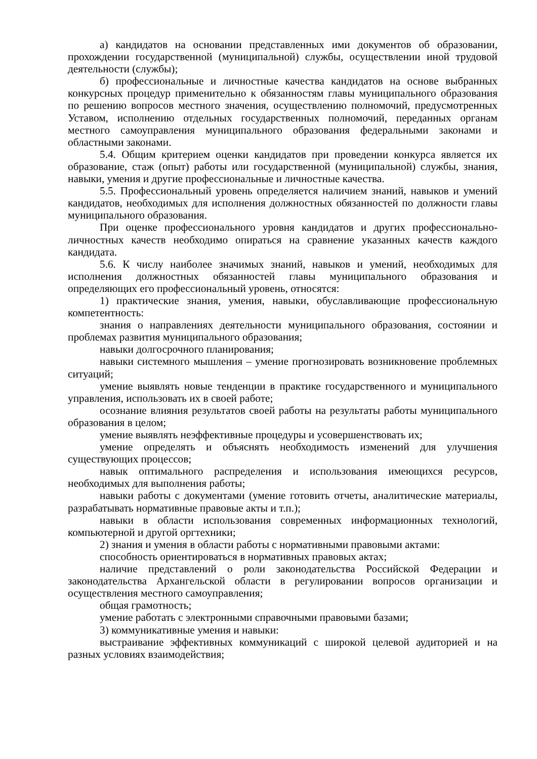а) кандидатов на основании представленных ими документов об образовании, прохождении государственной (муниципальной) службы, осуществлении иной трудовой деятельности (службы);
б) профессиональные и личностные качества кандидатов на основе выбранных конкурсных процедур применительно к обязанностям главы муниципального образования по решению вопросов местного значения, осуществлению полномочий, предусмотренных Уставом, исполнению отдельных государственных полномочий, переданных органам местного самоуправления муниципального образования федеральными законами и областными законами.
5.4. Общим критерием оценки кандидатов при проведении конкурса является их образование, стаж (опыт) работы или государственной (муниципальной) службы, знания, навыки, умения и другие профессиональные и личностные качества.
5.5. Профессиональный уровень определяется наличием знаний, навыков и умений кандидатов, необходимых для исполнения должностных обязанностей по должности главы муниципального образования.
При оценке профессионального уровня кандидатов и других профессионально-личностных качеств необходимо опираться на сравнение указанных качеств каждого кандидата.
5.6. К числу наиболее значимых знаний, навыков и умений, необходимых для исполнения должностных обязанностей главы муниципального образования и определяющих его профессиональный уровень, относятся:
1) практические знания, умения, навыки, обуславливающие профессиональную компетентность:
знания о направлениях деятельности муниципального образования, состоянии и проблемах развития муниципального образования;
навыки долгосрочного планирования;
навыки системного мышления – умение прогнозировать возникновение проблемных ситуаций;
умение выявлять новые тенденции в практике государственного и муниципального управления, использовать их в своей работе;
осознание влияния результатов своей работы на результаты работы муниципального образования в целом;
умение выявлять неэффективные процедуры и усовершенствовать их;
умение определять и объяснять необходимость изменений для улучшения существующих процессов;
навык оптимального распределения и использования имеющихся ресурсов, необходимых для выполнения работы;
навыки работы с документами (умение готовить отчеты, аналитические материалы, разрабатывать нормативные правовые акты и т.п.);
навыки в области использования современных информационных технологий, компьютерной и другой оргтехники;
2) знания и умения в области работы с нормативными правовыми актами:
способность ориентироваться в нормативных правовых актах;
наличие представлений о роли законодательства Российской Федерации и законодательства Архангельской области в регулировании вопросов организации и осуществления местного самоуправления;
общая грамотность;
умение работать с электронными справочными правовыми базами;
3) коммуникативные умения и навыки:
выстраивание эффективных коммуникаций с широкой целевой аудиторией и на разных условиях взаимодействия;